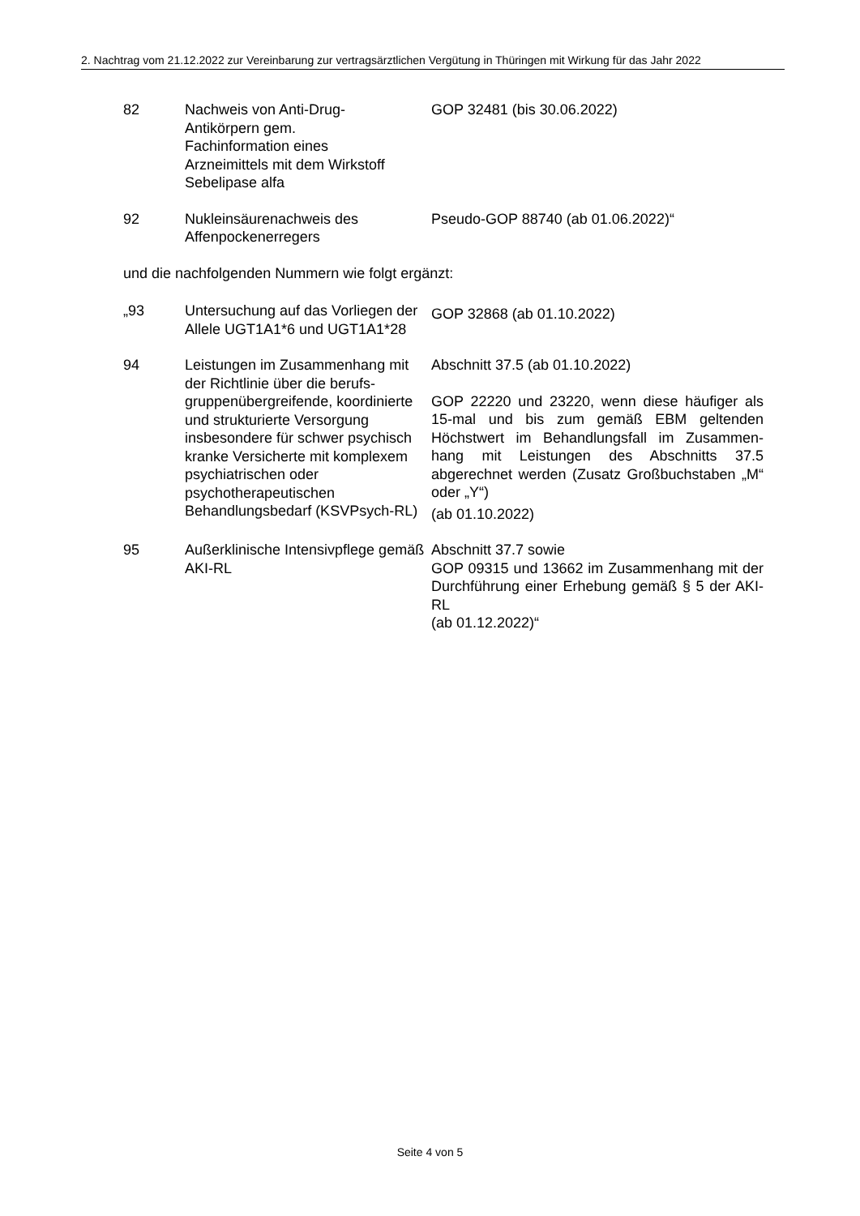2. Nachtrag vom 21.12.2022 zur Vereinbarung zur vertragsärztlichen Vergütung in Thüringen mit Wirkung für das Jahr 2022
| 82 | Nachweis von Anti-Drug- Antikörpern gem. Fachinformation eines Arzneimittels mit dem Wirkstoff Sebelipase alfa | GOP 32481 (bis 30.06.2022) |
| 92 | Nukleinsäurenachweis des Affenpockenerregers | Pseudo-GOP 88740 (ab 01.06.2022)“ |
und die nachfolgenden Nummern wie folgt ergänzt:
| „93 | Untersuchung auf das Vorliegen der Allele UGT1A1*6 und UGT1A1*28 | GOP 32868 (ab 01.10.2022) |
| 94 | Leistungen im Zusammenhang mit der Richtlinie über die berufs-gruppenübergreifende, koordinierte und strukturierte Versorgung insbesondere für schwer psychisch kranke Versicherte mit komplexem psychiatrischen oder psychotherapeutischen Behandlungsbedarf (KSVPsych-RL) | Abschnitt 37.5 (ab 01.10.2022) GOP 22220 und 23220, wenn diese häufiger als 15-mal und bis zum gemäß EBM geltenden Höchstwert im Behandlungsfall im Zusammen-hang mit Leistungen des Abschnitts 37.5 abgerechnet werden (Zusatz Großbuchstaben „M“ oder „Y“) (ab 01.10.2022) |
| 95 | Außerklinische Intensivpflege gemäß AKI-RL | Abschnitt 37.7 sowie GOP 09315 und 13662 im Zusammenhang mit der Durchführung einer Erhebung gemäß § 5 der AKI-RL (ab 01.12.2022)“ |
Seite 4 von 5